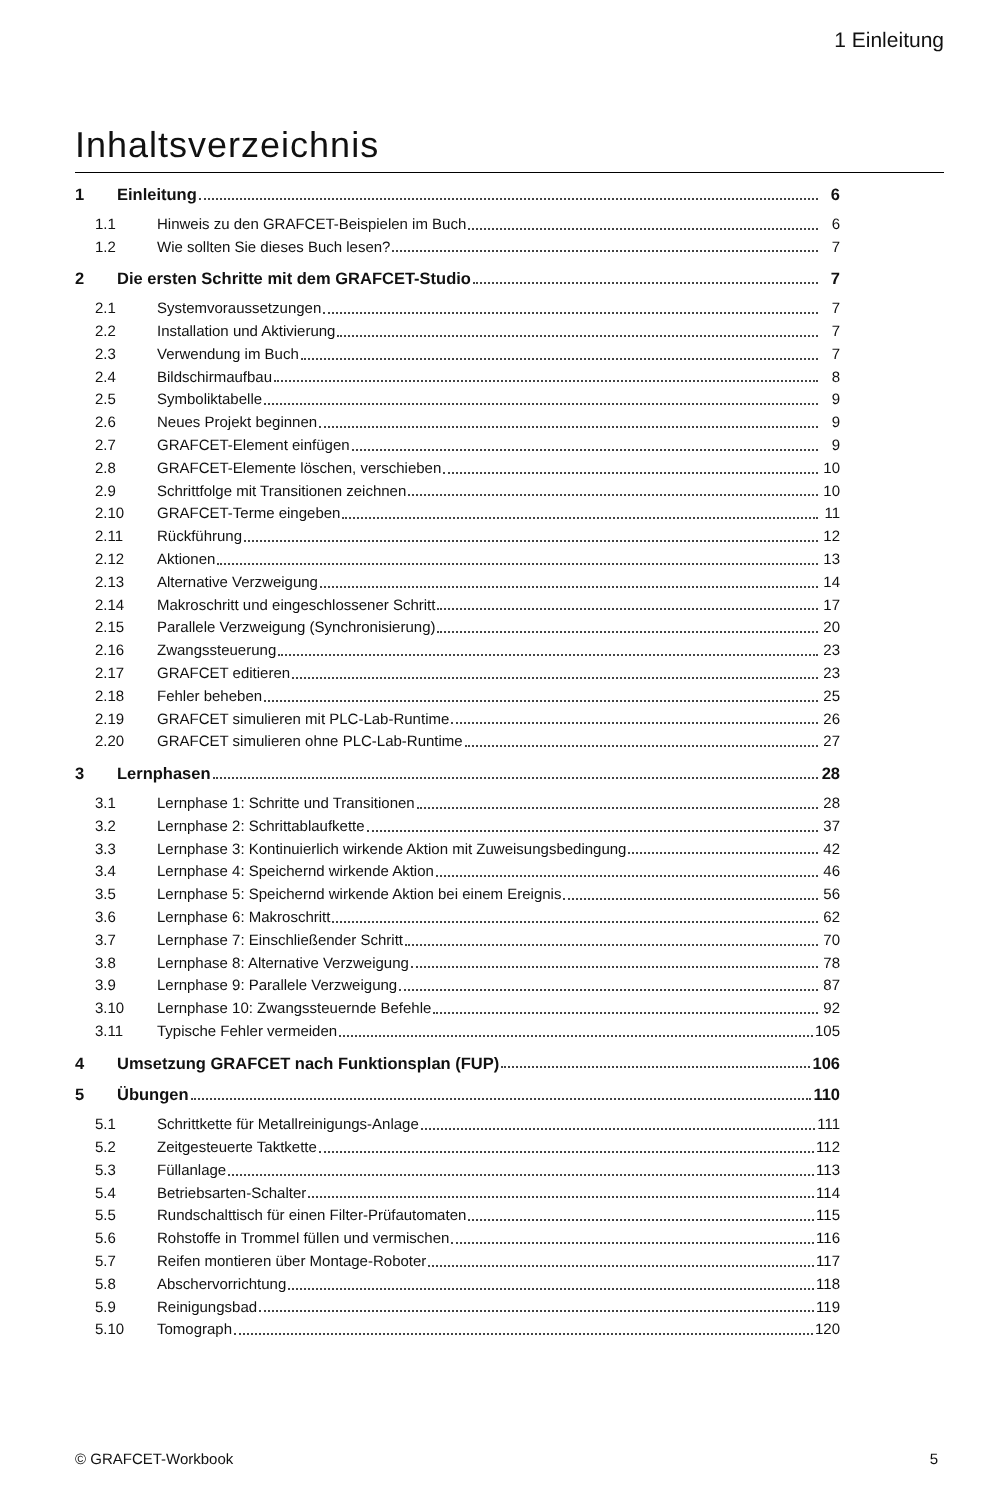1 Einleitung
Inhaltsverzeichnis
1 Einleitung 6
1.1 Hinweis zu den GRAFCET-Beispielen im Buch 6
1.2 Wie sollten Sie dieses Buch lesen? 7
2 Die ersten Schritte mit dem GRAFCET-Studio 7
2.1 Systemvoraussetzungen 7
2.2 Installation und Aktivierung 7
2.3 Verwendung im Buch 7
2.4 Bildschirmaufbau 8
2.5 Symboliktabelle 9
2.6 Neues Projekt beginnen 9
2.7 GRAFCET-Element einfügen 9
2.8 GRAFCET-Elemente löschen, verschieben 10
2.9 Schrittfolge mit Transitionen zeichnen 10
2.10 GRAFCET-Terme eingeben 11
2.11 Rückführung 12
2.12 Aktionen 13
2.13 Alternative Verzweigung 14
2.14 Makroschritt und eingeschlossener Schritt 17
2.15 Parallele Verzweigung (Synchronisierung) 20
2.16 Zwangssteuerung 23
2.17 GRAFCET editieren 23
2.18 Fehler beheben 25
2.19 GRAFCET simulieren mit PLC-Lab-Runtime 26
2.20 GRAFCET simulieren ohne PLC-Lab-Runtime 27
3 Lernphasen 28
3.1 Lernphase 1: Schritte und Transitionen 28
3.2 Lernphase 2: Schrittablaufkette 37
3.3 Lernphase 3: Kontinuierlich wirkende Aktion mit Zuweisungsbedingung 42
3.4 Lernphase 4: Speichernd wirkende Aktion 46
3.5 Lernphase 5: Speichernd wirkende Aktion bei einem Ereignis 56
3.6 Lernphase 6: Makroschritt 62
3.7 Lernphase 7: Einschließender Schritt 70
3.8 Lernphase 8: Alternative Verzweigung 78
3.9 Lernphase 9: Parallele Verzweigung 87
3.10 Lernphase 10: Zwangssteuernde Befehle 92
3.11 Typische Fehler vermeiden 105
4 Umsetzung GRAFCET nach Funktionsplan (FUP) 106
5 Übungen 110
5.1 Schrittkette für Metallreinigungs-Anlage 111
5.2 Zeitgesteuerte Taktkette 112
5.3 Füllanlage 113
5.4 Betriebsarten-Schalter 114
5.5 Rundschalttisch für einen Filter-Prüfautomaten 115
5.6 Rohstoffe in Trommel füllen und vermischen 116
5.7 Reifen montieren über Montage-Roboter 117
5.8 Abschervorrichtung 118
5.9 Reinigungsbad 119
5.10 Tomograph 120
© GRAFCET-Workbook 5